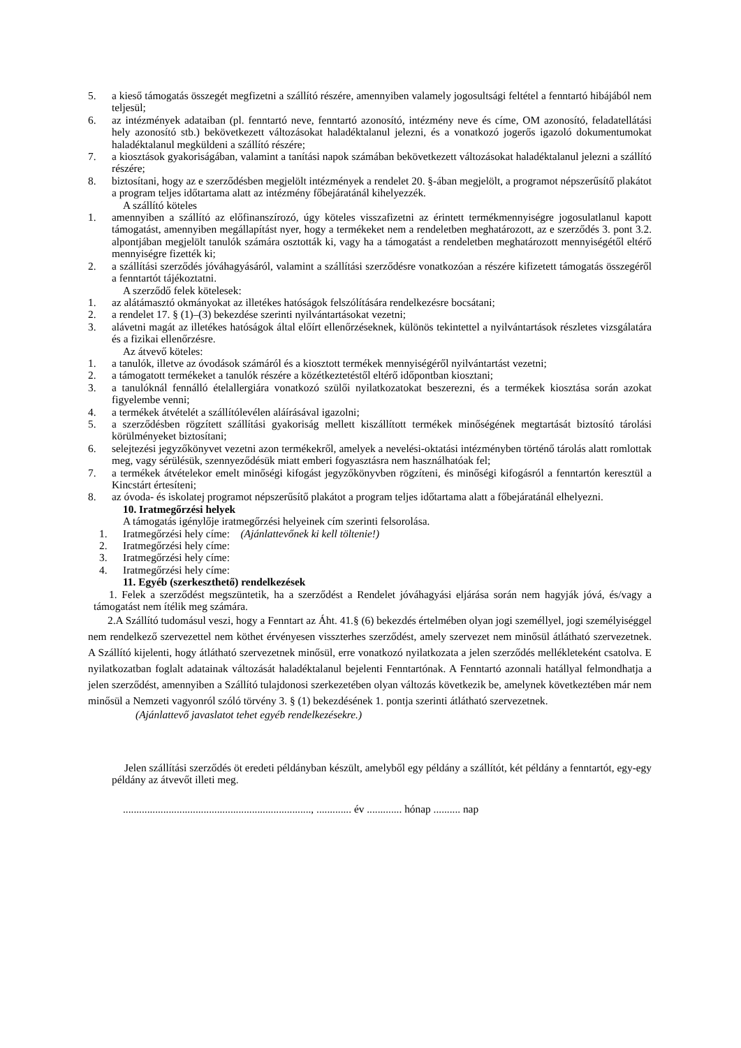5. a kieső támogatás összegét megfizetni a szállító részére, amennyiben valamely jogosultsági feltétel a fenntartó hibájából nem teljesül;
6. az intézmények adataiban (pl. fenntartó neve, fenntartó azonosító, intézmény neve és címe, OM azonosító, feladatellátási hely azonosító stb.) bekövetkezett változásokat haladéktalanul jelezni, és a vonatkozó jogerős igazoló dokumentumokat haladéktalanul megküldeni a szállító részére;
7. a kiosztások gyakoriságában, valamint a tanítási napok számában bekövetkezett változásokat haladéktalanul jelezni a szállító részére;
8. biztosítani, hogy az e szerződésben megjelölt intézmények a rendelet 20. §-ában megjelölt, a programot népszerűsítő plakátot a program teljes időtartama alatt az intézmény főbejáratánál kihelyezzék.
A szállító köteles
1. amennyiben a szállító az előfinanszírozó, úgy köteles visszafizetni az érintett termékmennyiségre jogosulatlanul kapott támogatást, amennyiben megállapítást nyer, hogy a termékeket nem a rendeletben meghatározott, az e szerződés 3. pont 3.2. alpontjában megjelölt tanulók számára osztották ki, vagy ha a támogatást a rendeletben meghatározott mennyiségétől eltérő mennyiségre fizették ki;
2. a szállítási szerződés jóváhagyásáról, valamint a szállítási szerződésre vonatkozóan a részére kifizetett támogatás összegéről a fenntartót tájékoztatni.
A szerződő felek kötelesek:
1. az alátámasztó okmányokat az illetékes hatóságok felszólítására rendelkezésre bocsátani;
2. a rendelet 17. § (1)–(3) bekezdése szerinti nyilvántartásokat vezetni;
3. alávetni magát az illetékes hatóságok által előírt ellenőrzéseknek, különös tekintettel a nyilvántartások részletes vizsgálatára és a fizikai ellenőrzésre.
Az átvevő köteles:
1. a tanulók, illetve az óvodások számáról és a kiosztott termékek mennyiségéről nyilvántartást vezetni;
2. a támogatott termékeket a tanulók részére a közétkeztetéstől eltérő időpontban kiosztani;
3. a tanulóknál fennálló ételallergiára vonatkozó szülői nyilatkozatokat beszerezni, és a termékek kiosztása során azokat figyelembe venni;
4. a termékek átvételét a szállítólevélen aláírásával igazolni;
5. a szerződésben rögzített szállítási gyakoriság mellett kiszállított termékek minőségének megtartását biztosító tárolási körülményeket biztosítani;
6. selejtezési jegyzőkönyvet vezetni azon termékekről, amelyek a nevelési-oktatási intézményben történő tárolás alatt romlottak meg, vagy sérülésük, szennyeződésük miatt emberi fogyasztásra nem használhatóak fel;
7. a termékek átvételekor emelt minőségi kifogást jegyzőkönyvben rögzíteni, és minőségi kifogásról a fenntartón keresztül a Kincstárt értesíteni;
8. az óvoda- és iskolatej programot népszerűsítő plakátot a program teljes időtartama alatt a főbejáratánál elhelyezni.
10. Iratmegőrzési helyek
A támogatás igénylője iratmegőrzési helyeinek cím szerinti felsorolása.
1. Iratmegőrzési hely címe: (Ajánlattevőnek ki kell töltenie!)
2. Iratmegőrzési hely címe:
3. Iratmegőrzési hely címe:
4. Iratmegőrzési hely címe:
11. Egyéb (szerkeszthető) rendelkezések
1. Felek a szerződést megszüntetik, ha a szerződést a Rendelet jóváhagyási eljárása során nem hagyják jóvá, és/vagy a támogatást nem ítélik meg számára.
2.A Szállító tudomásul veszi, hogy a Fenntart az Áht. 41.§ (6) bekezdés értelmében olyan jogi személlyel, jogi személyiséggel nem rendelkező szervezettel nem köthet érvényesen visszterhes szerződést, amely szervezet nem minősül átlátható szervezetnek. A Szállító kijelenti, hogy átlátható szervezetnek minősül, erre vonatkozó nyilatkozata a jelen szerződés mellékleteként csatolva. E nyilatkozatban foglalt adatainak változását haladéktalanul bejelenti Fenntartónak. A Fenntartó azonnali hatállyal felmondhatja a jelen szerződést, amennyiben a Szállító tulajdonosi szerkezetében olyan változás következik be, amelynek következtében már nem minősül a Nemzeti vagyonról szóló törvény 3. § (1) bekezdésének 1. pontja szerinti átlátható szervezetnek.
(Ajánlattevő javaslatot tehet egyéb rendelkezésekre.)
Jelen szállítási szerződés öt eredeti példányban készült, amelyből egy példány a szállítót, két példány a fenntartót, egy-egy példány az átvevőt illeti meg.
......................................................................, ............. év ............. hónap .......... nap